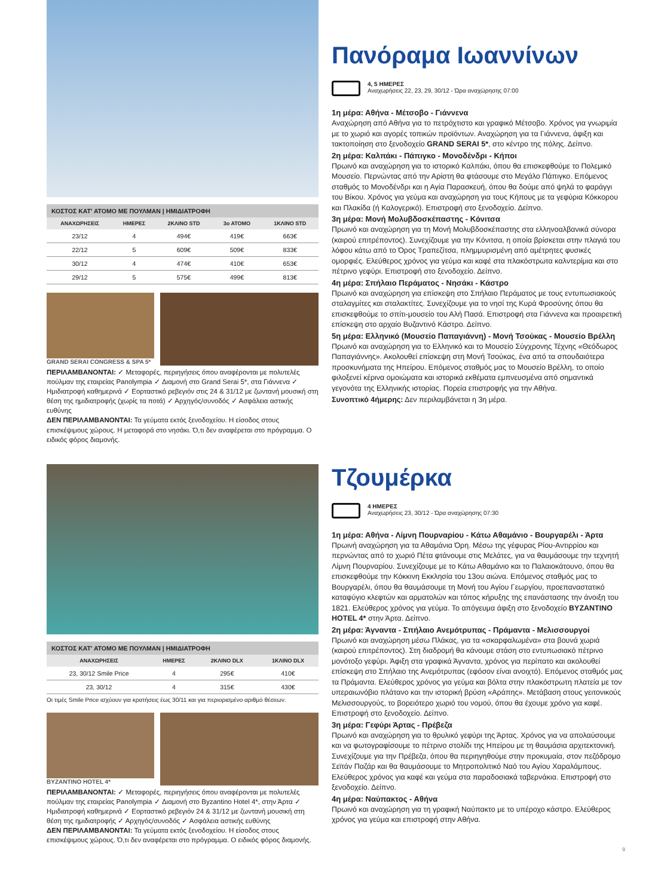ΚΟΣΤΟΣ ΚΑΤ' ΑΤΟΜΟ ΜΕ ΠΟΥΛΜΑΝ | ΗΜΙΔΙΑΤΡΟΦΗ
| ΑΝΑΧΩΡΗΣΕΙΣ | ΗΜΕΡΕΣ | 2ΚΛΙΝΟ STD | 3ο ΑΤΟΜΟ | 1ΚΛΙΝΟ STD |
| --- | --- | --- | --- | --- |
| 23/12 | 4 | 494€ | 419€ | 663€ |
| 22/12 | 5 | 609€ | 509€ | 833€ |
| 30/12 | 4 | 474€ | 410€ | 653€ |
| 29/12 | 5 | 575€ | 499€ | 813€ |
GRAND SERAI CONGRESS & SPA 5*
ΠΕΡΙΛΑΜΒΑΝΟΝΤΑΙ: ✓ Μεταφορές, περιηγήσεις όπου αναφέρονται με πολυτελές πούλμαν της εταιρείας Panolympia ✓ Διαμονή στο Grand Serai 5*, στα Γιάννενα ✓ Ημιδιατροφή καθημερινά ✓ Εορταστικό ρεβεγιόν στις 24 & 31/12 με ζωντανή μουσική στη θέση της ημιδιατροφής (χωρίς τα ποτά) ✓ Αρχηγός/συνοδός ✓ Ασφάλεια αστικής ευθύνης
ΔΕΝ ΠΕΡΙΛΑΜΒΑΝΟΝΤΑΙ: Τα γεύματα εκτός ξενοδοχείου. Η είσοδος στους επισκέψιμους χώρους. Η μεταφορά στο νησάκι. Ό,τι δεν αναφέρεται στο πρόγραμμα. Ο ειδικός φόρος διαμονής.
Πανόραμα Ιωαννίνων
4, 5 ΗΜΕΡΕΣ
Αναχωρήσεις 22, 23, 29, 30/12 - Ώρα αναχώρησης 07:00
1η μέρα: Αθήνα - Μέτσοβο - Γιάννενα
Αναχώρηση από Αθήνα για το πετρόχτιστο και γραφικό Μέτσοβο. Χρόνος για γνωριμία με το χωριό και αγορές τοπικών προϊόντων. Αναχώρηση για τα Γιάννενα, άφιξη και τακτοποίηση στο ξενοδοχείο GRAND SERAI 5*, στο κέντρο της πόλης. Δείπνο.
2η μέρα: Καλπάκι - Πάπιγκο - Μονοδένδρι - Κήποι
Πρωινό και αναχώρηση για το ιστορικό Καλπάκι, όπου θα επισκεφθούμε το Πολεμικό Μουσείο. Περνώντας από την Αρίστη θα φτάσουμε στο Μεγάλο Πάπιγκο. Επόμενος σταθμός το Μονοδένδρι και η Αγία Παρασκευή, όπου θα δούμε από ψηλά το φαράγγι του Βίκου. Χρόνος για γεύμα και αναχώρηση για τους Κήπους με τα γεφύρια Κόκκορου και Πλακίδα (ή Καλογερικό). Επιστροφή στο ξενοδοχείο. Δείπνο.
3η μέρα: Μονή Μολυβδοσκέπαστης - Κόνιτσα
Πρωινό και αναχώρηση για τη Μονή Μολυβδοσκέπαστης στα ελληνοαλβανικά σύνορα (καιρού επιτρέποντος). Συνεχίζουμε για την Κόνιτσα, η οποία βρίσκεται στην πλαγιά του λόφου κάτω από το Όρος Τραπεζίτσα, πλημμυρισμένη από αμέτρητες φυσικές ομορφιές. Ελεύθερος χρόνος για γεύμα και καφέ στα πλακόστρωτα καλντερίμια και στο πέτρινο γεφύρι. Επιστροφή στο ξενοδοχείο. Δείπνο.
4η μέρα: Σπήλαιο Περάματος - Νησάκι - Κάστρο
Πρωινό και αναχώρηση για επίσκεψη στο Σπήλαιο Περάματος με τους εντυπωσιακούς σταλαγμίτες και σταλακτίτες. Συνεχίζουμε για το νησί της Κυρά Φροσύνης όπου θα επισκεφθούμε το σπίτι-μουσείο του Αλή Πασά. Επιστροφή στα Γιάννενα και προαιρετική επίσκεψη στο αρχαίο Βυζαντινό Κάστρο. Δείπνο.
5η μέρα: Ελληνικό (Μουσείο Παπαγιάννη) - Μονή Τσούκας - Μουσείο Βρέλλη
Πρωινό και αναχώρηση για το Ελληνικό και το Μουσείο Σύγχρονης Τέχνης «Θεόδωρος Παπαγιάννης». Ακολουθεί επίσκεψη στη Μονή Τσούκας, ένα από τα σπουδαιότερα προσκυνήματα της Ηπείρου. Επόμενος σταθμός μας το Μουσείο Βρέλλη, το οποίο φιλοξενεί κέρινα ομοιώματα και ιστορικά εκθέματα εμπνευσμένα από σημαντικά γεγονότα της Ελληνικής ιστορίας. Πορεία επιστροφής για την Αθήνα.
Συνοπτικό 4ήμερης: Δεν περιλαμβάνεται η 3η μέρα.
ΚΟΣΤΟΣ ΚΑΤ' ΑΤΟΜΟ ΜΕ ΠΟΥΛΜΑΝ | ΗΜΙΔΙΑΤΡΟΦΗ
| ΑΝΑΧΩΡΗΣΕΙΣ | ΗΜΕΡΕΣ | 2ΚΛΙΝΟ DLX | 1ΚΛΙΝΟ DLX |
| --- | --- | --- | --- |
| 23, 30/12 Smile Price | 4 | 295€ | 410€ |
| 23, 30/12 | 4 | 315€ | 430€ |
Οι τιμές Smile Price ισχύουν για κρατήσεις έως 30/11 και για περιορισμένο αριθμό θέσεων.
BYZANTINO HOTEL 4*
ΠΕΡΙΛΑΜΒΑΝΟΝΤΑΙ: ✓ Μεταφορές, περιηγήσεις όπου αναφέρονται με πολυτελές πούλμαν της εταιρείας Panolympia ✓ Διαμονή στο Byzantino Hotel 4*, στην Άρτα ✓ Ημιδιατροφή καθημερινά ✓ Εορταστικό ρεβεγιόν 24 & 31/12 με ζωντανή μουσική στη θέση της ημιδιατροφής ✓ Αρχηγός/συνοδός ✓ Ασφάλεια αστικής ευθύνης
ΔΕΝ ΠΕΡΙΛΑΜΒΑΝΟΝΤΑΙ: Τα γεύματα εκτός ξενοδοχείου. Η είσοδος στους επισκέψιμους χώρους. Ό,τι δεν αναφέρεται στο πρόγραμμα. Ο ειδικός φόρος διαμονής.
Τζουμέρκα
4 ΗΜΕΡΕΣ
Αναχωρήσεις 23, 30/12 - Ώρα αναχώρησης 07:30
1η μέρα: Αθήνα - Λίμνη Πουρναρίου - Κάτω Αθαμάνιο - Βουργαρέλι - Άρτα
Πρωινή αναχώρηση για τα Αθαμάνια Όρη. Μέσω της γέφυρας Ρίου-Αντιρρίου και περνώντας από το χωριό Πέτα φτάνουμε στις Μελάτες, για να θαυμάσουμε την τεχνητή Λίμνη Πουρναρίου. Συνεχίζουμε με το Κάτω Αθαμάνιο και το Παλαιοκάτουνο, όπου θα επισκεφθούμε την Κόκκινη Εκκλησία του 13ου αιώνα. Επόμενος σταθμός μας το Βουργαρέλι, όπου θα θαυμάσουμε τη Μονή του Αγίου Γεωργίου, προεπαναστατικό καταφύγιο κλεφτών και αρματολών και τόπος κήρυξης της επανάστασης την άνοιξη του 1821. Ελεύθερος χρόνος για γεύμα. Το απόγευμα άφιξη στο ξενοδοχείο BYZANTINO HOTEL 4* στην Άρτα. Δείπνο.
2η μέρα: Άγναντα - Σπήλαιο Ανεμότρυπας - Πράμαντα - Μελισσουργοί
Πρωινό και αναχώρηση μέσω Πλάκας, για τα «σκαρφαλωμένα» στα βουνά χωριά (καιρού επιτρέποντος). Στη διαδρομή θα κάνουμε στάση στο εντυπωσιακό πέτρινο μονότοξο γεφύρι. Άφιξη στα γραφικά Άγναντα, χρόνος για περίπατο και ακολουθεί επίσκεψη στο Σπήλαιο της Ανεμότρυπας (εφόσον είναι ανοιχτό). Επόμενος σταθμός μας τα Πράμαντα. Ελεύθερος χρόνος για γεύμα και βόλτα στην πλακόστρωτη πλατεία με τον υπεραιωνόβιο πλάτανο και την ιστορική βρύση «Αράπης». Μετάβαση στους γειτονικούς Μελισσουργούς, το βορειότερο χωριό του νομού, όπου θα έχουμε χρόνο για καφέ. Επιστροφή στο ξενοδοχείο. Δείπνο.
3η μέρα: Γεφύρι Άρτας - Πρέβεζα
Πρωινό και αναχώρηση για το θρυλικό γεφύρι της Άρτας. Χρόνος για να απολαύσουμε και να φωτογραφίσουμε το πέτρινο στολίδι της Ηπείρου με τη θαυμάσια αρχιτεκτονική. Συνεχίζουμε για την Πρέβεζα, όπου θα περιηγηθούμε στην προκυμαία, στον πεζόδρομο Σεϊτάν Παζάρ και θα θαυμάσουμε το Μητροπολιτικό Ναό του Αγίου Χαραλάμπους. Ελεύθερος χρόνος για καφέ και γεύμα στα παραδοσιακά ταβερνάκια. Επιστροφή στο ξενοδοχείο. Δείπνο.
4η μέρα: Ναύπακτος - Αθήνα
Πρωινό και αναχώρηση για τη γραφική Ναύπακτο με το υπέροχο κάστρο. Ελεύθερος χρόνος για γεύμα και επιστροφή στην Αθήνα.
9